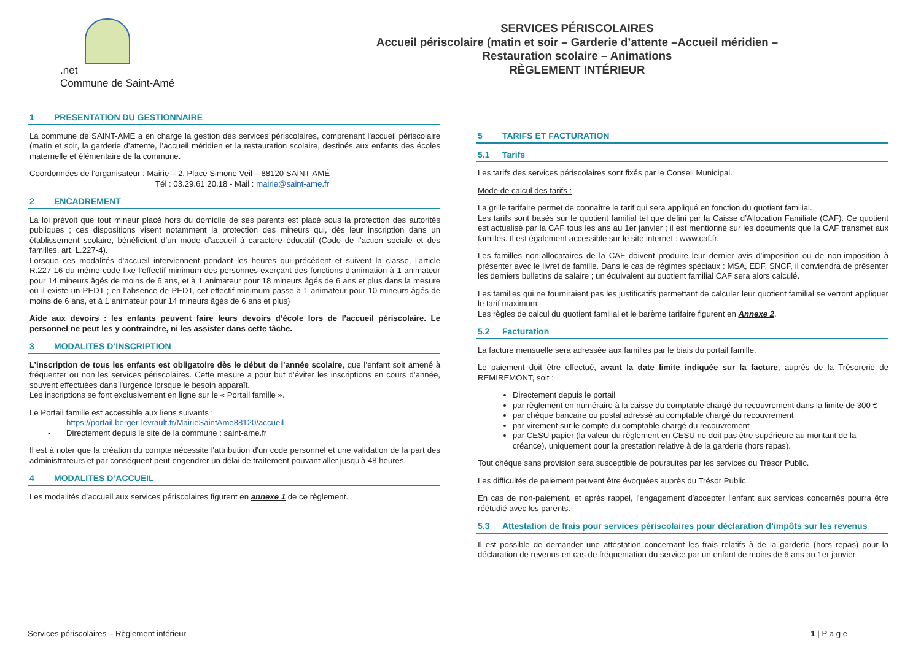.net
Commune de Saint-Amé
SERVICES PÉRISCOLAIRES
Accueil périscolaire (matin et soir – Garderie d’attente –Accueil méridien –
Restauration scolaire – Animations
RÈGLEMENT INTÉRIEUR
1 PRESENTATION DU GESTIONNAIRE
La commune de SAINT-AME a en charge la gestion des services périscolaires, comprenant l'accueil périscolaire (matin et soir, la garderie d’attente, l’accueil méridien et la restauration scolaire, destinés aux enfants des écoles maternelle et élémentaire de la commune.
Coordonnées de l’organisateur : Mairie – 2, Place Simone Veil – 88120 SAINT-AMÉ
Tél : 03.29.61.20.18 - Mail : mairie@saint-ame.fr
2 ENCADREMENT
La loi prévoit que tout mineur placé hors du domicile de ses parents est placé sous la protection des autorités publiques ; ces dispositions visent notamment la protection des mineurs qui, dès leur inscription dans un établissement scolaire, bénéficient d’un mode d’accueil à caractère éducatif (Code de l’action sociale et des familles, art. L.227-4).
Lorsque ces modalités d’accueil interviennent pendant les heures qui précédent et suivent la classe, l’article R.227-16 du même code fixe l’effectif minimum des personnes exerçant des fonctions d’animation à 1 animateur pour 14 mineurs âgés de moins de 6 ans, et à 1 animateur pour 18 mineurs âgés de 6 ans et plus dans la mesure où il existe un PEDT ; en l’absence de PEDT, cet effectif minimum passe à 1 animateur pour 10 mineurs âgés de moins de 6 ans, et à 1 animateur pour 14 mineurs âgés de 6 ans et plus)
Aide aux devoirs : les enfants peuvent faire leurs devoirs d’école lors de l’accueil périscolaire. Le personnel ne peut les y contraindre, ni les assister dans cette tâche.
3 MODALITES D’INSCRIPTION
L’inscription de tous les enfants est obligatoire dès le début de l’année scolaire, que l’enfant soit amené à fréquenter ou non les services périscolaires. Cette mesure a pour but d’éviter les inscriptions en cours d’année, souvent effectuées dans l’urgence lorsque le besoin apparaît.
Les inscriptions se font exclusivement en ligne sur le « Portail famille ».
Le Portail famille est accessible aux liens suivants :
- https://portail.berger-levrault.fr/MairieSaintAme88120/accueil
- Directement depuis le site de la commune : saint-ame.fr
Il est à noter que la création du compte nécessite l'attribution d'un code personnel et une validation de la part des administrateurs et par conséquent peut engendrer un délai de traitement pouvant aller jusqu'à 48 heures.
4 MODALITES D’ACCUEIL
Les modalités d’accueil aux services périscolaires figurent en annexe 1 de ce règlement.
5 TARIFS ET FACTURATION
5.1 Tarifs
Les tarifs des services périscolaires sont fixés par le Conseil Municipal.
Mode de calcul des tarifs :
La grille tarifaire permet de connaître le tarif qui sera appliqué en fonction du quotient familial.
Les tarifs sont basés sur le quotient familial tel que défini par la Caisse d’Allocation Familiale (CAF). Ce quotient est actualisé par la CAF tous les ans au 1er janvier ; il est mentionné sur les documents que la CAF transmet aux familles. Il est également accessible sur le site internet : www.caf.fr.
Les familles non-allocataires de la CAF doivent produire leur dernier avis d’imposition ou de non-imposition à présenter avec le livret de famille. Dans le cas de régimes spéciaux : MSA, EDF, SNCF, il conviendra de présenter les derniers bulletins de salaire ; un équivalent au quotient familial CAF sera alors calculé.
Les familles qui ne fourniraient pas les justificatifs permettant de calculer leur quotient familial se verront appliquer le tarif maximum.
Les règles de calcul du quotient familial et le barème tarifaire figurent en Annexe 2.
5.2 Facturation
La facture mensuelle sera adressée aux familles par le biais du portail famille.
Le paiement doit être effectué, avant la date limite indiquée sur la facture, auprès de la Trésorerie de REMIREMONT, soit :
Directement depuis le portail
par règlement en numéraire à la caisse du comptable chargé du recouvrement dans la limite de 300 €
par chèque bancaire ou postal adressé au comptable chargé du recouvrement
par virement sur le compte du comptable chargé du recouvrement
par CESU papier (la valeur du règlement en CESU ne doit pas être supérieure au montant de la créance), uniquement pour la prestation relative à de la garderie (hors repas).
Tout chèque sans provision sera susceptible de poursuites par les services du Trésor Public.
Les difficultés de paiement peuvent être évoquées auprès du Trésor Public.
En cas de non-paiement, et après rappel, l'engagement d'accepter l'enfant aux services concernés pourra être réétudié avec les parents.
5.3 Attestation de frais pour services périscolaires pour déclaration d’impôts sur les revenus
Il est possible de demander une attestation concernant les frais relatifs à de la garderie (hors repas) pour la déclaration de revenus en cas de fréquentation du service par un enfant de moins de 6 ans au 1er janvier
Services périscolaires – Règlement intérieur 1 | P a g e